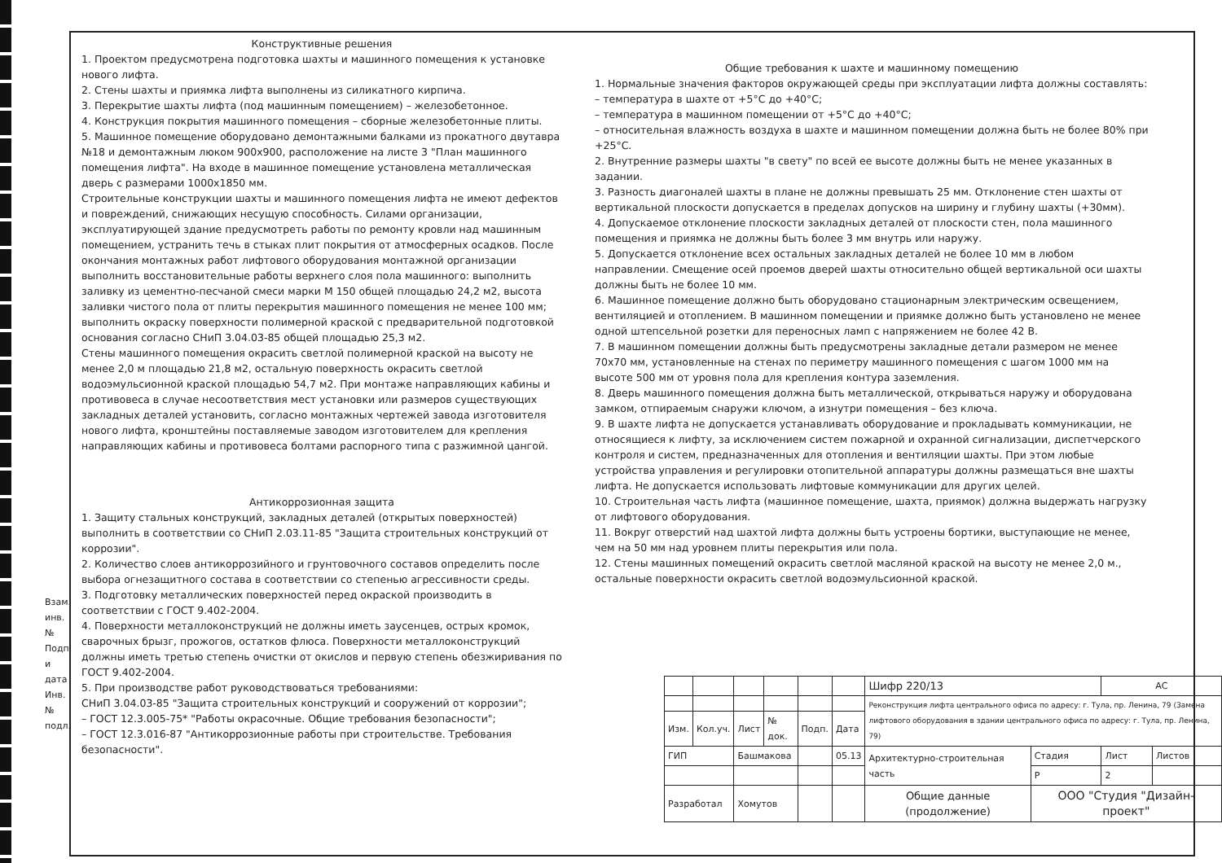Конструктивные решения
1. Проектом предусмотрена подготовка шахты и машинного помещения к установке нового лифта.
2. Стены шахты и приямка лифта выполнены из силикатного кирпича.
3. Перекрытие шахты лифта (под машинным помещением) – железобетонное.
4. Конструкция покрытия машинного помещения – сборные железобетонные плиты.
5. Машинное помещение оборудовано демонтажными балками из прокатного двутавра №18 и демонтажным люком 900x900, расположение на листе 3 "План машинного помещения лифта". На входе в машинное помещение установлена металлическая дверь с размерами 1000x1850 мм.
Строительные конструкции шахты и машинного помещения лифта не имеют дефектов и повреждений, снижающих несущую способность. Силами организации, эксплуатирующей здание предусмотреть работы по ремонту кровли над машинным помещением, устранить течь в стыках плит покрытия от атмосферных осадков. После окончания монтажных работ лифтового оборудования монтажной организации выполнить восстановительные работы верхнего слоя пола машинного: выполнить заливку из цементно-песчаной смеси марки М 150 общей площадью 24,2 м2, высота заливки чистого пола от плиты перекрытия машинного помещения не менее 100 мм; выполнить окраску поверхности полимерной краской с предварительной подготовкой основания согласно СНиП 3.04.03-85 общей площадью 25,3 м2.
Стены машинного помещения окрасить светлой полимерной краской на высоту не менее 2,0 м площадью 21,8 м2, остальную поверхность окрасить светлой водоэмульсионной краской площадью 54,7 м2. При монтаже направляющих кабины и противовеса в случае несоответствия мест установки или размеров существующих закладных деталей установить, согласно монтажных чертежей завода изготовителя нового лифта, кронштейны поставляемые заводом изготовителем для крепления направляющих кабины и противовеса болтами распорного типа с разжимной цангой.
Антикоррозионная защита
1. Защиту стальных конструкций, закладных деталей (открытых поверхностей) выполнить в соответствии со СНиП 2.03.11-85 "Защита строительных конструкций от коррозии".
2. Количество слоев антикоррозийного и грунтовочного составов определить после выбора огнезащитного состава в соответствии со степенью агрессивности среды.
3. Подготовку металлических поверхностей перед окраской производить в соответствии с ГОСТ 9.402-2004.
4. Поверхности металлоконструкций не должны иметь заусенцев, острых кромок, сварочных брызг, прожогов, остатков флюса. Поверхности металлоконструкций должны иметь третью степень очистки от окислов и первую степень обезжиривания по ГОСТ 9.402-2004.
5. При производстве работ руководствоваться требованиями:
СНиП 3.04.03-85 "Защита строительных конструкций и сооружений от коррозии";
– ГОСТ 12.3.005-75* "Работы окрасочные. Общие требования безопасности";
– ГОСТ 12.3.016-87 "Антикоррозионные работы при строительстве. Требования безопасности".
Общие требования к шахте и машинному помещению
1. Нормальные значения факторов окружающей среды при эксплуатации лифта должны составлять:
– температура в шахте от +5°С до +40°С;
– температура в машинном помещении от +5°С до +40°С;
– относительная влажность воздуха в шахте и машинном помещении должна быть не более 80% при +25°С.
2. Внутренние размеры шахты "в свету" по всей ее высоте должны быть не менее указанных в задании.
3. Разность диагоналей шахты в плане не должны превышать 25 мм. Отклонение стен шахты от вертикальной плоскости допускается в пределах допусков на ширину и глубину шахты (+30мм).
4. Допускаемое отклонение плоскости закладных деталей от плоскости стен, пола машинного помещения и приямка не должны быть более 3 мм внутрь или наружу.
5. Допускается отклонение всех остальных закладных деталей не более 10 мм в любом направлении. Смещение осей проемов дверей шахты относительно общей вертикальной оси шахты должны быть не более 10 мм.
6. Машинное помещение должно быть оборудовано стационарным электрическим освещением, вентиляцией и отоплением. В машинном помещении и приямке должно быть установлено не менее одной штепсельной розетки для переносных ламп с напряжением не более 42 В.
7. В машинном помещении должны быть предусмотрены закладные детали размером не менее 70x70 мм, установленные на стенах по периметру машинного помещения с шагом 1000 мм на высоте 500 мм от уровня пола для крепления контура заземления.
8. Дверь машинного помещения должна быть металлической, открываться наружу и оборудована замком, отпираемым снаружи ключом, а изнутри помещения – без ключа.
9. В шахте лифта не допускается устанавливать оборудование и прокладывать коммуникации, не относящиеся к лифту, за исключением систем пожарной и охранной сигнализации, диспетчерского контроля и систем, предназначенных для отопления и вентиляции шахты. При этом любые устройства управления и регулировки отопительной аппаратуры должны размещаться вне шахты лифта. Не допускается использовать лифтовые коммуникации для других целей.
10. Строительная часть лифта (машинное помещение, шахта, приямок) должна выдержать нагрузку от лифтового оборудования.
11. Вокруг отверстий над шахтой лифта должны быть устроены бортики, выступающие не менее, чем на 50 мм над уровнем плиты перекрытия или пола.
12. Стены машинных помещений окрасить светлой масляной краской на высоту не менее 2,0 м., остальные поверхности окрасить светлой водоэмульсионной краской.
Взам. инв. № Подп. и дата Инв. № подл.
| | | | | | | Шифр 220/13 | | АС | |
| | | | | | | Реконструкция лифта центрального офиса по адресу: г. Тула, пр. Ленина, 79 (Замена лифтового оборудования в здании центрального офиса по адресу: г. Тула, пр. Ленина, 79) | | | |
| Изм. | Кол.уч. | Лист | № док. | Подп. | Дата | | | | |
| ГИП | | Башмакова | | | 05.13 | Архитектурно-строительная часть | Стадия | Лист | Листов |
| | | | | | | | Р | 2 | |
| Разработал | | Хомутов | | | | Общие данные (продолжение) | ООО "Студия "Дизайн-проект" | | |